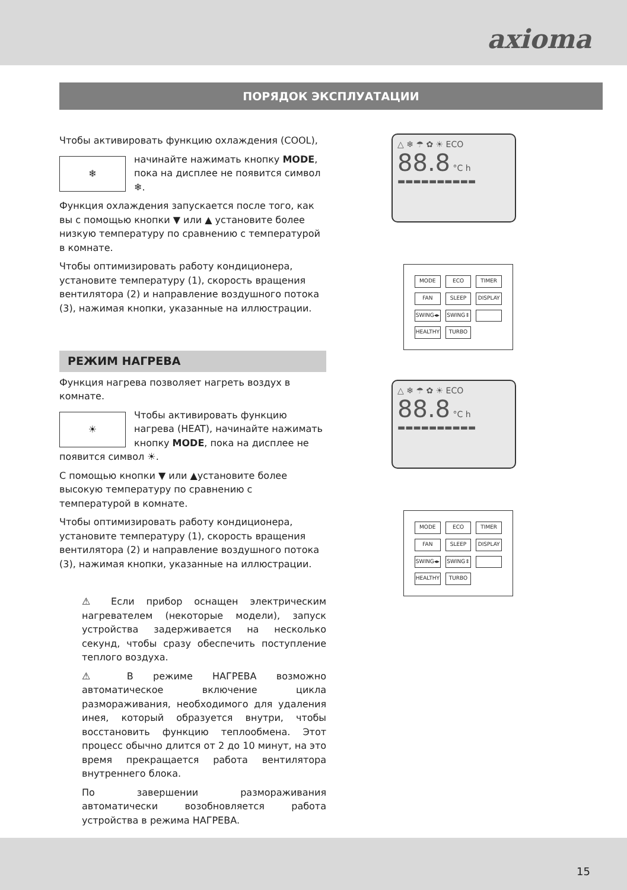axioma
ПОРЯДОК ЭКСПЛУАТАЦИИ
Чтобы активировать функцию охлаждения (COOL),
❄
начинайте нажимать кнопку MODE, пока на дисплее не появится символ ❄.
Функция охлаждения запускается после того, как вы с помощью кнопки ▼ или ▲ установите более низкую температуру по сравнению с температурой в комнате.
Чтобы оптимизировать работу кондиционера, установите температуру (1), скорость вращения вентилятора (2) и направление воздушного потока (3), нажимая кнопки, указанные на иллюстрации.
РЕЖИМ НАГРЕВА
Функция нагрева позволяет нагреть воздух в комнате.
☀
Чтобы активировать функцию нагрева (HEAT), начинайте нажимать кнопку MODE, пока на дисплее не появится символ ☀.
С помощью кнопки ▼ или ▲установите более высокую температуру по сравнению с температурой в комнате.
Чтобы оптимизировать работу кондиционера, установите температуру (1), скорость вращения вентилятора (2) и направление воздушного потока (3), нажимая кнопки, указанные на иллюстрации.
⚠ Если прибор оснащен электрическим нагревателем (некоторые модели), запуск устройства задерживается на несколько секунд, чтобы сразу обеспечить поступление теплого воздуха.
⚠ В режиме НАГРЕВА возможно автоматическое включение цикла размораживания, необходимого для удаления инея, который образуется внутри, чтобы восстановить функцию теплообмена. Этот процесс обычно длится от 2 до 10 минут, на это время прекращается работа вентилятора внутреннего блока.
По завершении размораживания автоматически возобновляется работа устройства в режима НАГРЕВА.
△ ❄ ☂ ✿ ☀ ECO
88.8 °C h
▬▬▬▬▬▬▬▬▬▬
MODE ECO TIMER FAN SLEEP DISPLAY SWING◂▸ SWING⇕ HEALTHY TURBO
△ ❄ ☂ ✿ ☀ ECO
88.8 °C h
▬▬▬▬▬▬▬▬▬▬
MODE ECO TIMER FAN SLEEP DISPLAY SWING◂▸ SWING⇕ HEALTHY TURBO
15